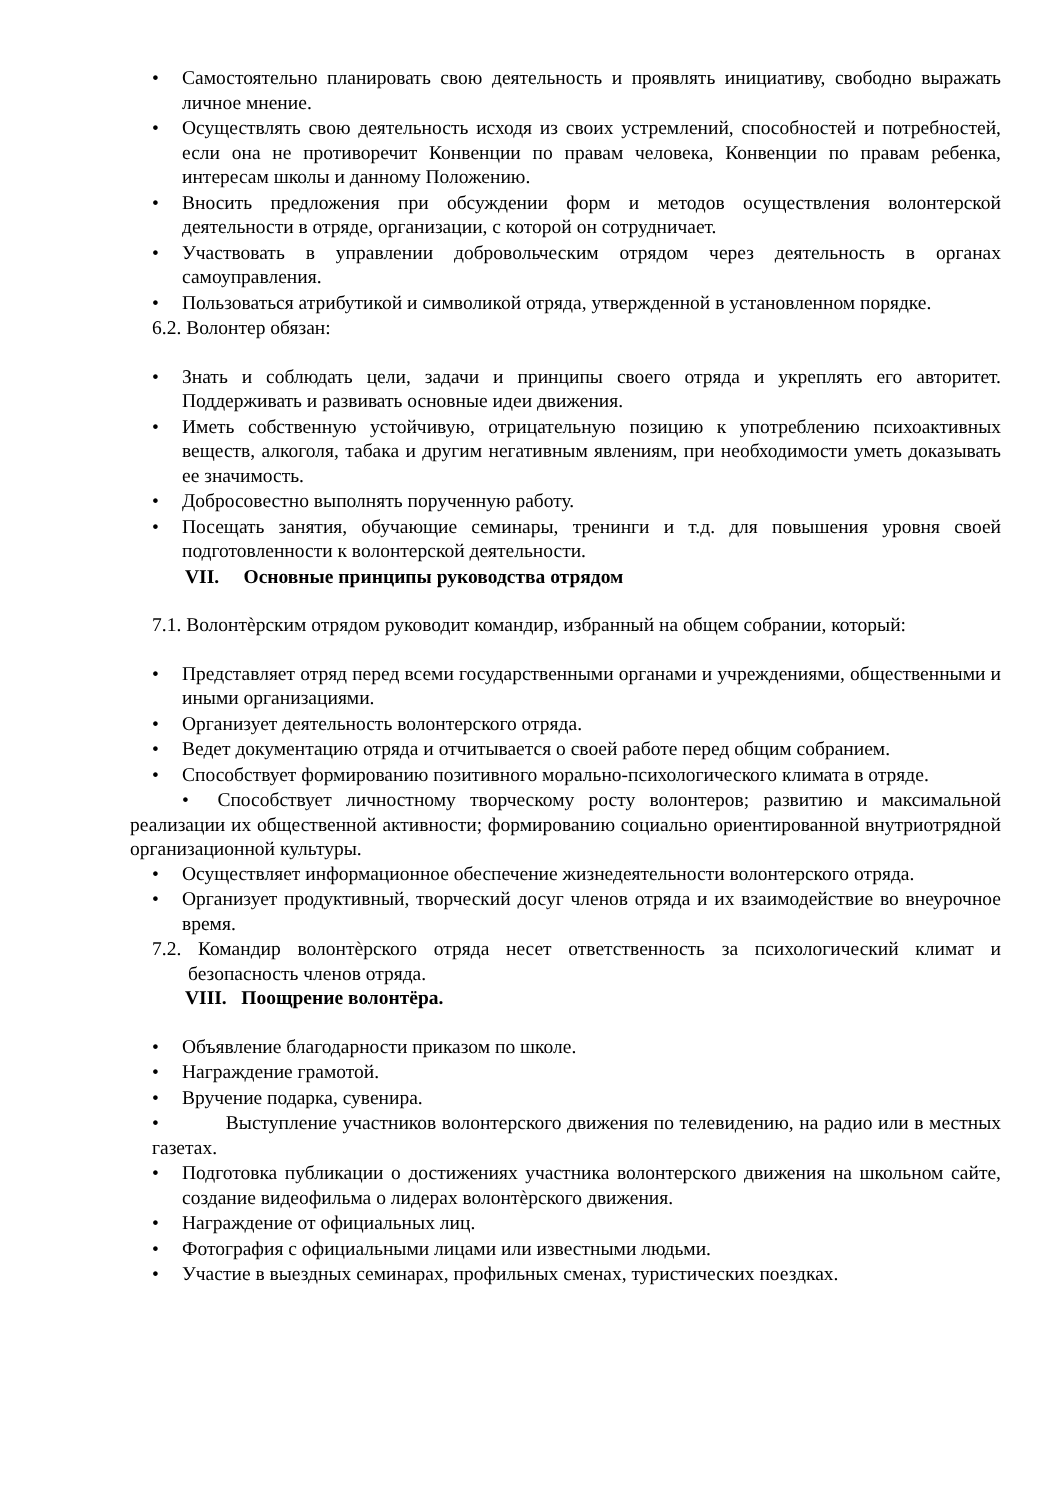• Самостоятельно планировать свою деятельность и проявлять инициативу, свободно выражать личное мнение.
• Осуществлять свою деятельность исходя из своих устремлений, способностей и потребностей, если она не противоречит Конвенции по правам человека, Конвенции по правам ребенка, интересам школы и данному Положению.
• Вносить предложения при обсуждении форм и методов осуществления волонтерской деятельности в отряде, организации, с которой он сотрудничает.
• Участвовать в управлении добровольческим отрядом через деятельность в органах самоуправления.
• Пользоваться атрибутикой и символикой отряда, утвержденной в установленном порядке.
6.2. Волонтер обязан:
• Знать и соблюдать цели, задачи и принципы своего отряда и укреплять его авторитет. Поддерживать и развивать основные идеи движения.
• Иметь собственную устойчивую, отрицательную позицию к употреблению психоактивных веществ, алкоголя, табака и другим негативным явлениям, при необходимости уметь доказывать ее значимость.
• Добросовестно выполнять порученную работу.
• Посещать занятия, обучающие семинары, тренинги и т.д. для повышения уровня своей подготовленности к волонтерской деятельности.
VII. Основные принципы руководства отрядом
7.1. Волонтѐрским отрядом руководит командир, избранный на общем собрании, который:
• Представляет отряд перед всеми государственными органами и учреждениями, общественными и иными организациями.
• Организует деятельность волонтерского отряда.
• Ведет документацию отряда и отчитывается о своей работе перед общим собранием.
• Способствует формированию позитивного морально-психологического климата в отряде.
• Способствует личностному творческому росту волонтеров; развитию и максимальной реализации их общественной активности; формированию социально ориентированной внутриотрядной организационной культуры.
• Осуществляет информационное обеспечение жизнедеятельности волонтерского отряда.
• Организует продуктивный, творческий досуг членов отряда и их взаимодействие во внеурочное время.
7.2. Командир волонтѐрского отряда несет ответственность за психологический климат и безопасность членов отряда.
VIII. Поощрение волонтёра.
• Объявление благодарности приказом по школе.
• Награждение грамотой.
• Вручение подарка, сувенира.
• Выступление участников волонтерского движения по телевидению, на радио или в местных газетах.
• Подготовка публикации о достижениях участника волонтерского движения на школьном сайте, создание видеофильма о лидерах волонтѐрского движения.
• Награждение от официальных лиц.
• Фотография с официальными лицами или известными людьми.
• Участие в выездных семинарах, профильных сменах, туристических поездках.